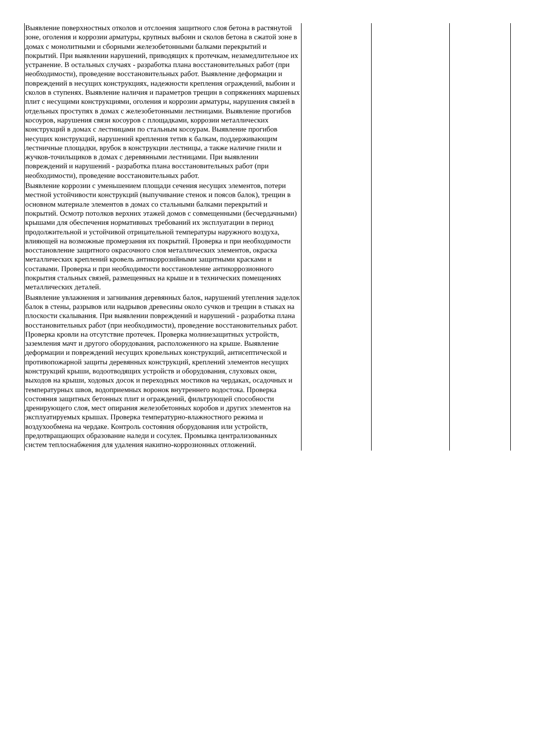| Выявление поверхностных отколов и отслоения защитного слоя бетона в растянутой зоне, оголения и коррозии арматуры, крупных выбоин и сколов бетона в сжатой зоне в домах с монолитными и сборными железобетонными балками перекрытий и покрытий. При выявлении нарушений, приводящих к протечкам, незамедлительное их устранение. В остальных случаях - разработка плана восстановительных работ (при необходимости), проведение восстановительных работ. Выявление деформации и повреждений в несущих конструкциях, надежности крепления ограждений, выбоин и сколов в ступенях. Выявление наличия и параметров трещин в сопряжениях маршевых плит с несущими конструкциями, оголения и коррозии арматуры, нарушения связей в отдельных проступях в домах с железобетонными лестницами. Выявление прогибов косоуров, нарушения связи косоуров с площадками, коррозии металлических конструкций в домах с лестницами по стальным косоурам. Выявление прогибов несущих конструкций, нарушений крепления тетив к балкам, поддерживающим лестничные площадки, врубок в конструкции лестницы, а также наличие гнили и жучков-точильщиков в домах с деревянными лестницами. При выявлении повреждений и нарушений - разработка плана восстановительных работ (при необходимости), проведение восстановительных работ. | | | |
| Выявление коррозии с уменьшением площади сечения несущих элементов, потери местной устойчивости конструкций (выпучивание стенок и поясов балок), трещин в основном материале элементов в домах со стальными балками перекрытий и покрытий. Осмотр потолков верхних этажей домов с совмещенными (бесчердачными) крышами для обеспечения нормативных требований их эксплуатации в период продолжительной и устойчивой отрицательной температуры наружного воздуха, влияющей на возможные промерзания их покрытий. Проверка и при необходимости восстановление защитного окрасочного слоя металлических элементов, окраска металлических креплений кровель антикоррозийными защитными красками и составами. Проверка и при необходимости восстановление антикоррозионного покрытия стальных связей, размещенных на крыше и в технических помещениях металлических деталей. | | | |
| Выявление увлажнения и загнивания деревянных балок, нарушений утепления заделок балок в стены, разрывов или надрывов древесины около сучков и трещин в стыках на плоскости скалывания. При выявлении повреждений и нарушений - разработка плана восстановительных работ (при необходимости), проведение восстановительных работ. Проверка кровли на отсутствие протечек. Проверка молниезащитных устройств, заземления мачт и другого оборудования, расположенного на крыше. Выявление деформации и повреждений несущих кровельных конструкций, антисептической и противопожарной защиты деревянных конструкций, креплений элементов несущих конструкций крыши, водоотводящих устройств и оборудования, слуховых окон, выходов на крыши, ходовых досок и переходных мостиков на чердаках, осадочных и температурных швов, водоприемных воронок внутреннего водостока. Проверка состояния защитных бетонных плит и ограждений, фильтрующей способности дренирующего слоя, мест опирания железобетонных коробов и других элементов на эксплуатируемых крышах. Проверка температурно-влажностного режима и воздухообмена на чердаке. Контроль состояния оборудования или устройств, предотвращающих образование наледи и сосулек. Промывка централизованных систем теплоснабжения для удаления накипно-коррозионных отложений. | | | |